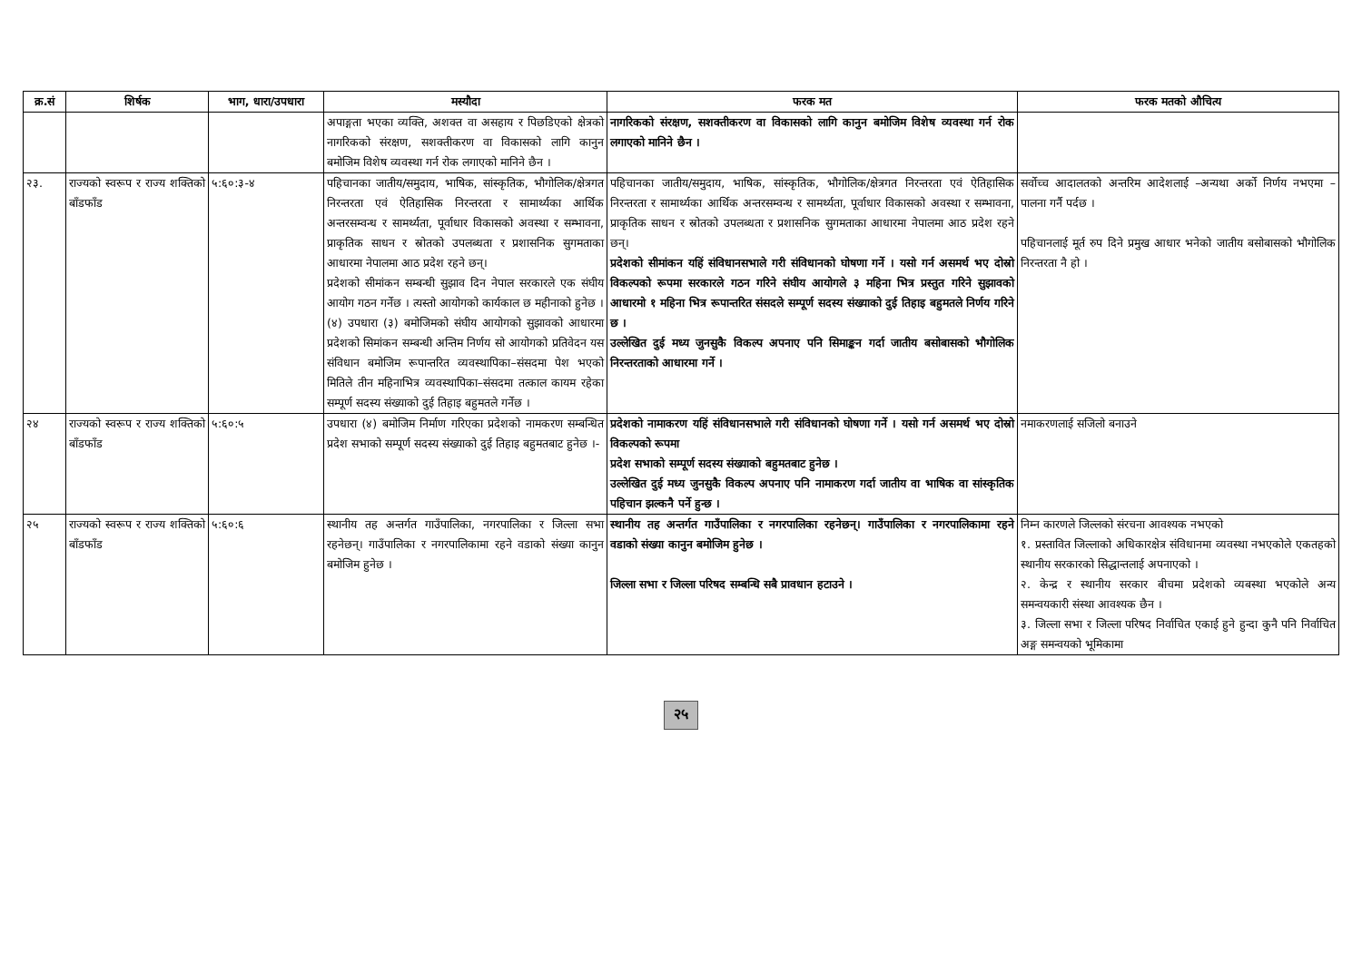| क्र.सं | शिर्षक | भाग, धारा/उपधारा | मस्यौदा | फरक मत | फरक मतको औचित्य |
| --- | --- | --- | --- | --- | --- |
| | | | अपाङ्गता भएका व्यक्ति, अशक्त वा असहाय र पिछडिएको क्षेत्रको नागरिकको संरक्षण, सशक्तीकरण वा विकासको लागि कानुन बमोजिम विशेष व्यवस्था गर्न रोक लगाएको मानिने छैन । | नागरिकको संरक्षण, सशक्तीकरण वा विकासको लागि कानुन बमोजिम विशेष व्यवस्था गर्न रोक लगाएको मानिने छैन । | |
| २३. | राज्यको स्वरूप र राज्य शक्तिको बाँडफाँड | ५:६०:३-४ | पहिचानका जातीय/समुदाय, भाषिक, सांस्कृतिक, भौगोलिक/क्षेत्रगत निरन्तरता एवं ऐतिहासिक निरन्तरता र सामार्थ्यका आर्थिक अन्तरसम्वन्ध र सामर्थ्यता, पूर्वाधार विकासको अवस्था र सम्भावना, प्राकृतिक साधन र स्रोतको उपलब्धता र प्रशासनिक सुगमताका आधारमा नेपालमा आठ प्रदेश रहने छन्। प्रदेशको सीमांकन सम्बन्धी सुझाव दिन नेपाल सरकारले एक संघीय आयोग गठन गर्नेछ । त्यस्तो आयोगको कार्यकाल छ महीनाको हुनेछ । (४) उपधारा (३) बमोजिमको संघीय आयोगको सुझावको आधारमा प्रदेशको सिमांकन सम्बन्धी अन्तिम निर्णय सो आयोगको प्रतिवेदन यस संविधान बमोजिम रूपान्तरित व्यवस्थापिका–संसदमा पेश भएको मितिले तीन महिनाभित्र व्यवस्थापिका–संसदमा तत्काल कायम रहेका सम्पूर्ण सदस्य संख्याको दुई तिहाइ बहुमतले गर्नेछ । | पहिचानका जातीय/समुदाय, भाषिक, सांस्कृतिक, भौगोलिक/क्षेत्रगत निरन्तरता एवं ऐतिहासिक निरन्तरता र सामार्थ्यका आर्थिक अन्तरसम्वन्ध र सामर्थ्यता, पूर्वाधार विकासको अवस्था र सम्भावना, प्राकृतिक साधन र स्रोतको उपलब्धता र प्रशासनिक सुगमताका आधारमा नेपालमा आठ प्रदेश रहने छन्। प्रदेशको सीमांकन यहिं संविधानसभाले गरी संविधानको घोषणा गर्ने । यसो गर्न असमर्थ भए दोस्रो विकल्पको रूपमा सरकारले गठन गरिने संघीय आयोगले ३ महिना भित्र प्रस्तुत गरिने सुझावको आधारमो १ महिना भित्र रूपान्तरित संसदले सम्पूर्ण सदस्य संख्याको दुई तिहाइ बहुमतले निर्णय गरिने छ । उल्लेखित दुई मध्य जुनसुकै विकल्प अपनाए पनि सिमाङ्कन गर्दा जातीय बसोबासको भौगोलिक निरन्तरताको आधारमा गर्ने । | सर्वोच्च आदालतको अन्तरिम आदेशलाई –अन्यथा अर्को निर्णय नभएमा – पालना गर्नै पर्दछ । पहिचानलाई मूर्त रुप दिने प्रमुख आधार भनेको जातीय बसोबासको भौगोलिक निरन्तरता नै हो । |
| २४ | राज्यको स्वरूप र राज्य शक्तिको बाँडफाँड | ५:६०:५ | उपधारा (४) बमोजिम निर्माण गरिएका प्रदेशको नामकरण सम्बन्धित प्रदेश सभाको सम्पूर्ण सदस्य संख्याको दुई तिहाइ बहुमतबाट हुनेछ ।- | प्रदेशको नामाकरण यहिं संविधानसभाले गरी संविधानको घोषणा गर्ने । यसो गर्न असमर्थ भए दोस्रो विकल्पको रूपमा प्रदेश सभाको सम्पूर्ण सदस्य संख्याको बहुमतबाट हुनेछ । उल्लेखित दुई मध्य जुनसुकै विकल्प अपनाए पनि नामाकरण गर्दा जातीय वा भाषिक वा सांस्कृतिक पहिचान झल्कनै पर्ने हुन्छ । | नमाकरणलाई सजिलो बनाउने |
| २५ | राज्यको स्वरूप र राज्य शक्तिको बाँडफाँड | ५:६०:६ | स्थानीय तह अन्तर्गत गाउँपालिका, नगरपालिका र जिल्ला सभा रहनेछन्। गाउँपालिका र नगरपालिकामा रहने वडाको संख्या कानुन बमोजिम हुनेछ । | स्थानीय तह अन्तर्गत गाउँपालिका र नगरपालिका रहनेछन्। गाउँपालिका र नगरपालिकामा रहने वडाको संख्या कानुन बमोजिम हुनेछ । जिल्ला सभा र जिल्ला परिषद सम्बन्धि सबै प्रावधान हटाउने । | निम्न कारणले जिल्लको संरचना आवश्यक नभएको १. प्रस्तावित जिल्लाको अधिकारक्षेत्र संविधानमा व्यवस्था नभएकोले एकतहको स्थानीय सरकारको सिद्धान्तलाई अपनाएको । २. केन्द्र र स्थानीय सरकार बीचमा प्रदेशको व्यबस्था भएकोले अन्य समन्वयकारी संस्था आवश्यक छैन । ३. जिल्ला सभा र जिल्ला परिषद निर्वाचित एकाई हुने हुन्दा कुनै पनि निर्वाचित अङ्ग समन्वयको भूमिकामा |
२५